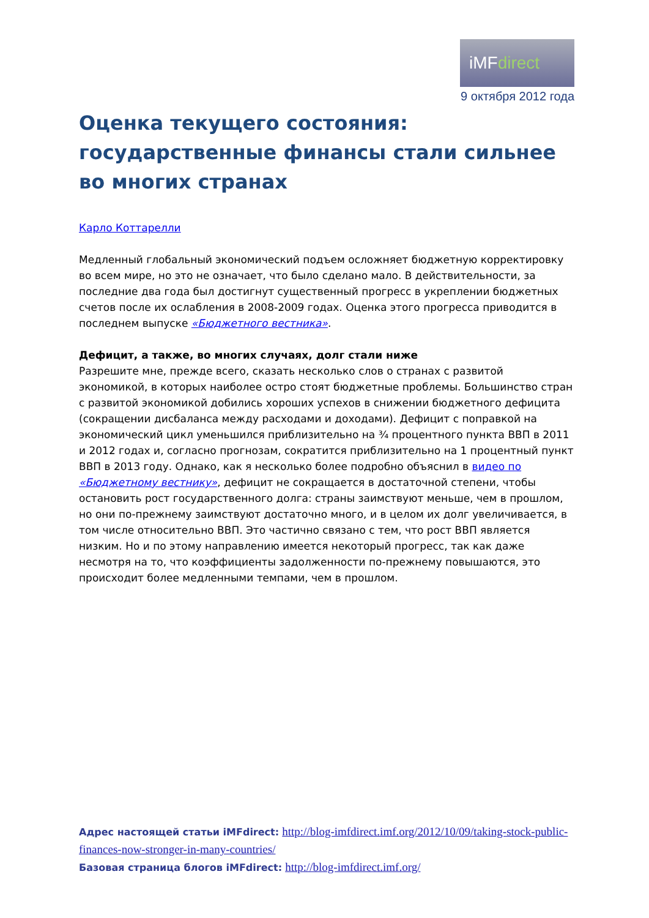iMFdirect
9 октября 2012 года
Оценка текущего состояния: государственные финансы стали сильнее во многих странах
Карло Коттарелли
Медленный глобальный экономический подъем осложняет бюджетную корректировку во всем мире, но это не означает, что было сделано мало. В действительности, за последние два года был достигнут существенный прогресс в укреплении бюджетных счетов после их ослабления в 2008-2009 годах. Оценка этого прогресса приводится в последнем выпуске «Бюджетного вестника».
Дефицит, а также, во многих случаях, долг стали ниже
Разрешите мне, прежде всего, сказать несколько слов о странах с развитой экономикой, в которых наиболее остро стоят бюджетные проблемы. Большинство стран с развитой экономикой добились хороших успехов в снижении бюджетного дефицита (сокращении дисбаланса между расходами и доходами). Дефицит с поправкой на экономический цикл уменьшился приблизительно на ¾ процентного пункта ВВП в 2011 и 2012 годах и, согласно прогнозам, сократится приблизительно на 1 процентный пункт ВВП в 2013 году. Однако, как я несколько более подробно объяснил в видео по «Бюджетному вестнику», дефицит не сокращается в достаточной степени, чтобы остановить рост государственного долга: страны заимствуют меньше, чем в прошлом, но они по-прежнему заимствуют достаточно много, и в целом их долг увеличивается, в том числе относительно ВВП. Это частично связано с тем, что рост ВВП является низким. Но и по этому направлению имеется некоторый прогресс, так как даже несмотря на то, что коэффициенты задолженности по-прежнему повышаются, это происходит более медленными темпами, чем в прошлом.
Адрес настоящей статьи iMFdirect: http://blog-imfdirect.imf.org/2012/10/09/taking-stock-public-finances-now-stronger-in-many-countries/
Базовая страница блогов iMFdirect: http://blog-imfdirect.imf.org/